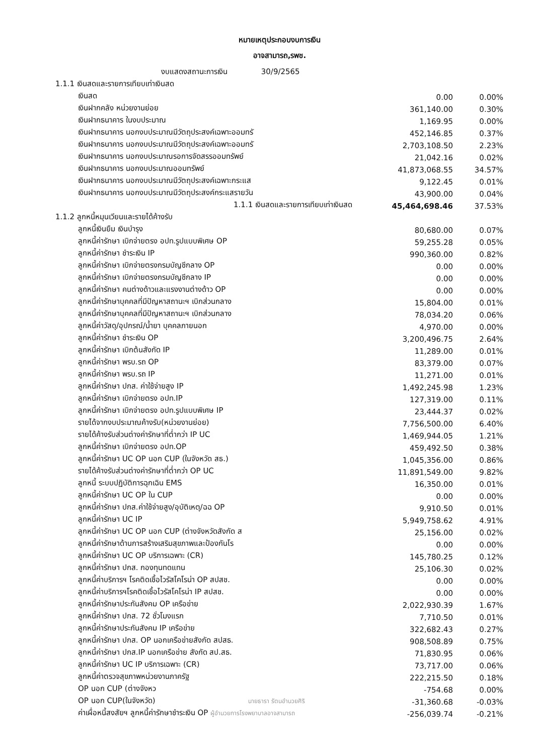หมายเหตุประกอบงบการเงิน
อาจสามารถ,รพช.
| งบแสดงสถานะการเงิน 30/9/2565 | | |
| 1.1.1 เงินสดและรายการเทียบเท่าเงินสด | | |
| เงินสด | 0.00 | 0.00% |
| เงินฝากคลัง หน่วยงานย่อย | 361,140.00 | 0.30% |
| เงินฝากธนาคาร ในงบประมาณ | 1,169.95 | 0.00% |
| เงินฝากธนาคาร นอกงบประมาณมีวัตถุประสงค์เฉพาะออมทรั | 452,146.85 | 0.37% |
| เงินฝากธนาคาร นอกงบประมาณมีวัตถุประสงค์เฉพาะออมทรั | 2,703,108.50 | 2.23% |
| เงินฝากธนาคาร นอกงบประมาณรอการจัดสรรออมทรัพย์ | 21,042.16 | 0.02% |
| เงินฝากธนาคาร นอกงบประมาณออมทรัพย์ | 41,873,068.55 | 34.57% |
| เงินฝากธนาคาร นอกงบประมาณมีวัตถุประสงค์เฉพาะกระแส | 9,122.45 | 0.01% |
| เงินฝากธนาคาร นอกงบประมาณมีวัตถุประสงค์กระแสรายวัน | 43,900.00 | 0.04% |
| 1.1.1 เงินสดและรายการเทียบเท่าเงินสด | 45,464,698.46 | 37.53% |
| 1.1.2 ลูกหนี้หมุนเวียนและรายได้ค้างรับ | | |
| ลูกหนี้เงินยืม เงินบำรุง | 80,680.00 | 0.07% |
| ลูกหนี้ค่ารักษา เบิกจ่ายตรง อปท.รูปแบบพิเศษ OP | 59,255.28 | 0.05% |
| ลูกหนี้ค่ารักษา ชำระเงิน IP | 990,360.00 | 0.82% |
| ลูกหนี้ค่ารักษา เบิกจ่ายตรงกรมบัญชีกลาง OP | 0.00 | 0.00% |
| ลูกหนี้ค่ารักษา เบิกจ่ายตรงกรมบัญชีกลาง IP | 0.00 | 0.00% |
| ลูกหนี้ค่ารักษา คนต่างด้าวและแรงงานต่างด้าว OP | 0.00 | 0.00% |
| ลูกหนี้ค่ารักษาบุคคลที่มีปัญหาสถานะฯ เบิกส่วนกลาง | 15,804.00 | 0.01% |
| ลูกหนี้ค่ารักษาบุคคลที่มีปัญหาสถานะฯ เบิกส่วนกลาง | 78,034.20 | 0.06% |
| ลูกหนี้ค่าวัสดุ/อุปกรณ์/น้ำยา บุคคลภายนอก | 4,970.00 | 0.00% |
| ลูกหนี้ค่ารักษา ชำระเงิน OP | 3,200,496.75 | 2.64% |
| ลูกหนี้ค่ารักษา เบิกต้นสังกัด IP | 11,289.00 | 0.01% |
| ลูกหนี้ค่ารักษา พรบ.รถ OP | 83,379.00 | 0.07% |
| ลูกหนี้ค่ารักษา พรบ.รถ IP | 11,271.00 | 0.01% |
| ลูกหนี้ค่ารักษา ปกส. ค่าใช้จ่ายสูง IP | 1,492,245.98 | 1.23% |
| ลูกหนี้ค่ารักษา เบิกจ่ายตรง อปท.IP | 127,319.00 | 0.11% |
| ลูกหนี้ค่ารักษา เบิกจ่ายตรง อปท.รูปแบบพิเศษ IP | 23,444.37 | 0.02% |
| รายได้จากงบประมาณค้างรับ(หน่วยงานย่อย) | 7,756,500.00 | 6.40% |
| รายได้ค้างรับส่วนต่างค่ารักษาที่ต่ำกว่า IP UC | 1,469,944.05 | 1.21% |
| ลูกหนี้ค่ารักษา เบิกจ่ายตรง อปท.OP | 459,492.50 | 0.38% |
| ลูกหนี้ค่ารักษา UC OP นอก CUP (ในจังหวัด สธ.) | 1,045,356.00 | 0.86% |
| รายได้ค้างรับส่วนต่างค่ารักษาที่ต่ำกว่า OP UC | 11,891,549.00 | 9.82% |
| ลูกหนี้ ระบบปฏิบัติการฉุกเฉิน EMS | 16,350.00 | 0.01% |
| ลูกหนี้ค่ารักษา UC OP ใน CUP | 0.00 | 0.00% |
| ลูกหนี้ค่ารักษา ปกส.ค่าใช้จ่ายสูง/อุบัติเหตุ/ฉฉ OP | 9,910.50 | 0.01% |
| ลูกหนี้ค่ารักษา UC IP | 5,949,758.62 | 4.91% |
| ลูกหนี้ค่ารักษา UC OP นอก CUP (ต่างจังหวัดสังกัด ส | 25,156.00 | 0.02% |
| ลูกหนี้ค่ารักษาด้านการสร้างเสริมสุขภาพและป้องกันโร | 0.00 | 0.00% |
| ลูกหนี้ค่ารักษา UC OP บริการเฉพาะ (CR) | 145,780.25 | 0.12% |
| ลูกหนี้ค่ารักษา ปกส. กองทุนทดแทน | 25,106.30 | 0.02% |
| ลูกหนี้ค่าบริการฯ โรคติดเชื้อไวรัสโคโรน่า OP สปสช. | 0.00 | 0.00% |
| ลูกหนี้ค่าบริการฯโรคติดเชื้อไวรัสโคโรน่า IP สปสช. | 0.00 | 0.00% |
| ลูกหนี้ค่ารักษาประกันสังคม OP เครือข่าย | 2,022,930.39 | 1.67% |
| ลูกหนี้ค่ารักษา ปกส. 72 ชั่วโมงแรก | 7,710.50 | 0.01% |
| ลูกหนี้ค่ารักษาประกันสังคม IP เครือข่าย | 322,682.43 | 0.27% |
| ลูกหนี้ค่ารักษา ปกส. OP นอกเครือข่ายสังกัด สปสธ. | 908,508.89 | 0.75% |
| ลูกหนี้ค่ารักษา ปกส.IP นอกเครือข่าย สังกัด สป.สธ. | 71,830.95 | 0.06% |
| ลูกหนี้ค่ารักษา UC IP บริการเฉพาะ (CR) | 73,717.00 | 0.06% |
| ลูกหนี้ค่าตรวจสุขภาพหน่วยงานภาครัฐ | 222,215.50 | 0.18% |
| OP นอก CUP (ต่างจังหว | -754.68 | 0.00% |
| OP นอก CUP(ในจังหวัด) นายธารา รัตนอำนวยศิริ | -31,360.68 | -0.03% |
| ค่าเผื่อหนี้สงสัยฯ ลูกหนี้ค่ารักษาชำระเงิน OP ผู้อำนวยการโรงพยาบาลอาจสามารถ | -256,039.74 | -0.21% |